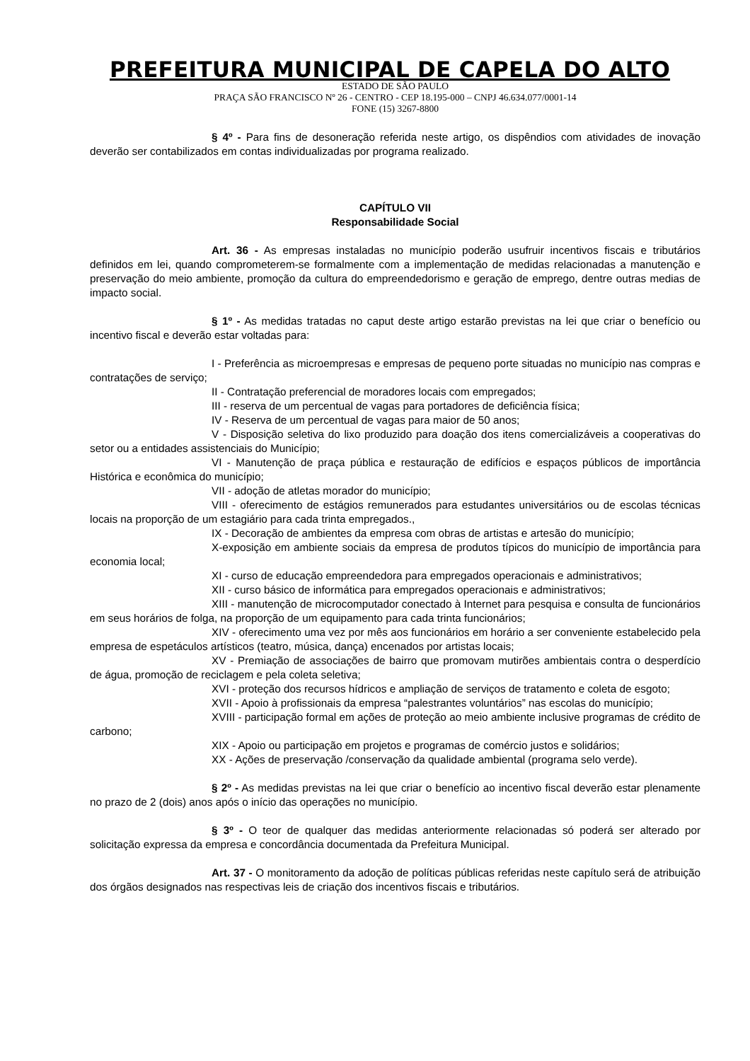PREFEITURA MUNICIPAL DE CAPELA DO ALTO
ESTADO DE SÃO PAULO
PRAÇA SÃO FRANCISCO Nº 26 - CENTRO - CEP 18.195-000 – CNPJ 46.634.077/0001-14
FONE (15) 3267-8800
§ 4º - Para fins de desoneração referida neste artigo, os dispêndios com atividades de inovação deverão ser contabilizados em contas individualizadas por programa realizado.
CAPÍTULO VII
Responsabilidade Social
Art. 36 - As empresas instaladas no município poderão usufruir incentivos fiscais e tributários definidos em lei, quando comprometerem-se formalmente com a implementação de medidas relacionadas a manutenção e preservação do meio ambiente, promoção da cultura do empreendedorismo e geração de emprego, dentre outras medias de impacto social.
§ 1º - As medidas tratadas no caput deste artigo estarão previstas na lei que criar o benefício ou incentivo fiscal e deverão estar voltadas para:
I - Preferência as microempresas e empresas de pequeno porte situadas no município nas compras e contratações de serviço;
II - Contratação preferencial de moradores locais com empregados;
III - reserva de um percentual de vagas para portadores de deficiência física;
IV - Reserva de um percentual de vagas para maior de 50 anos;
V - Disposição seletiva do lixo produzido para doação dos itens comercializáveis a cooperativas do setor ou a entidades assistenciais do Município;
VI - Manutenção de praça pública e restauração de edifícios e espaços públicos de importância Histórica e econômica do município;
VII - adoção de atletas morador do município;
VIII - oferecimento de estágios remunerados para estudantes universitários ou de escolas técnicas locais na proporção de um estagiário para cada trinta empregados.,
IX - Decoração de ambientes da empresa com obras de artistas e artesão do município;
X-exposição em ambiente sociais da empresa de produtos típicos do município de importância para economia local;
XI - curso de educação empreendedora para empregados operacionais e administrativos;
XII - curso básico de informática para empregados operacionais e administrativos;
XIII - manutenção de microcomputador conectado à Internet para pesquisa e consulta de funcionários em seus horários de folga, na proporção de um equipamento para cada trinta funcionários;
XIV - oferecimento uma vez por mês aos funcionários em horário a ser conveniente estabelecido pela empresa de espetáculos artísticos (teatro, música, dança) encenados por artistas locais;
XV - Premiação de associações de bairro que promovam mutirões ambientais contra o desperdício de água, promoção de reciclagem e pela coleta seletiva;
XVI - proteção dos recursos hídricos e ampliação de serviços de tratamento e coleta de esgoto;
XVII - Apoio à profissionais da empresa “palestrantes voluntários” nas escolas do município;
XVIII - participação formal em ações de proteção ao meio ambiente inclusive programas de crédito de carbono;
XIX - Apoio ou participação em projetos e programas de comércio justos e solidários;
XX - Ações de preservação /conservação da qualidade ambiental (programa selo verde).
§ 2º - As medidas previstas na lei que criar o benefício ao incentivo fiscal deverão estar plenamente no prazo de 2 (dois) anos após o início das operações no município.
§ 3º - O teor de qualquer das medidas anteriormente relacionadas só poderá ser alterado por solicitação expressa da empresa e concordância documentada da Prefeitura Municipal.
Art. 37 - O monitoramento da adoção de políticas públicas referidas neste capítulo será de atribuição dos órgãos designados nas respectivas leis de criação dos incentivos fiscais e tributários.